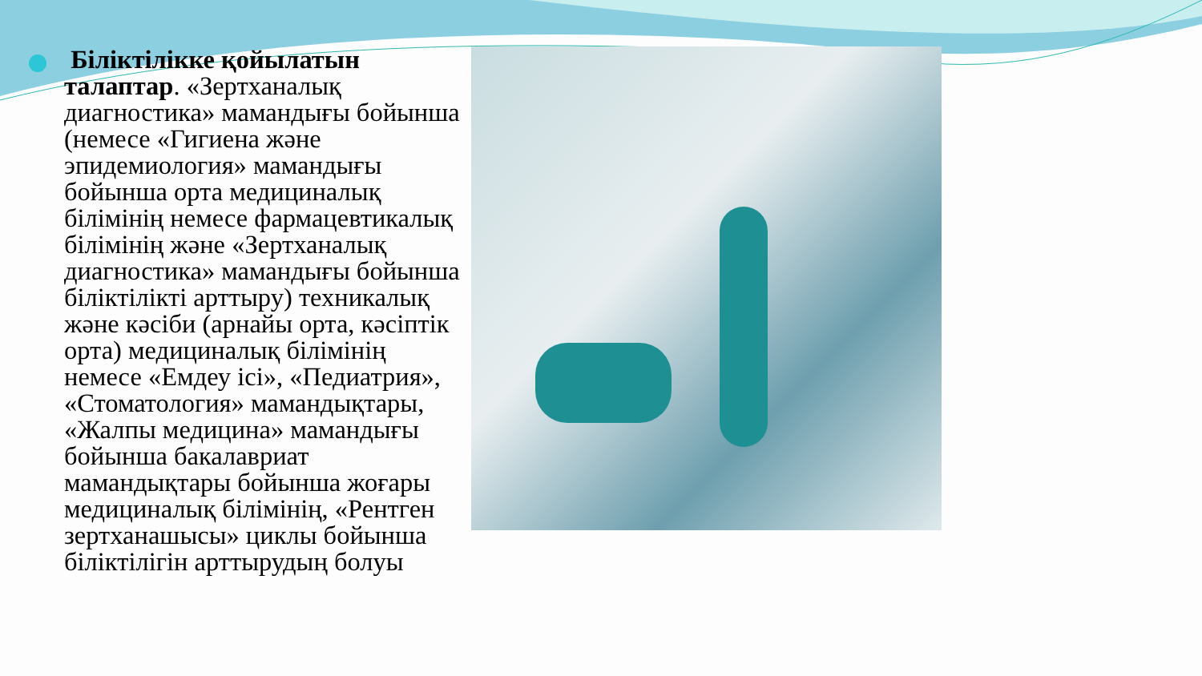Біліктілікке қойылатын талаптар. «Зертханалық диагностика» мамандығы бойынша (немесе «Гигиена және эпидемиология» мамандығы бойынша орта медициналық білімінің немесе фармацевтикалық білімінің және «Зертханалық диагностика» мамандығы бойынша біліктілікті арттыру) техникалық және кәсіби (арнайы орта, кәсіптік орта) медициналық білімінің немесе «Емдеу ісі», «Педиатрия», «Стоматология» мамандықтары, «Жалпы медицина» мамандығы бойынша бакалавриат мамандықтары бойынша жоғары медициналық білімінің, «Рентген зертханашысы» циклы бойынша біліктілігін арттырудың болуы